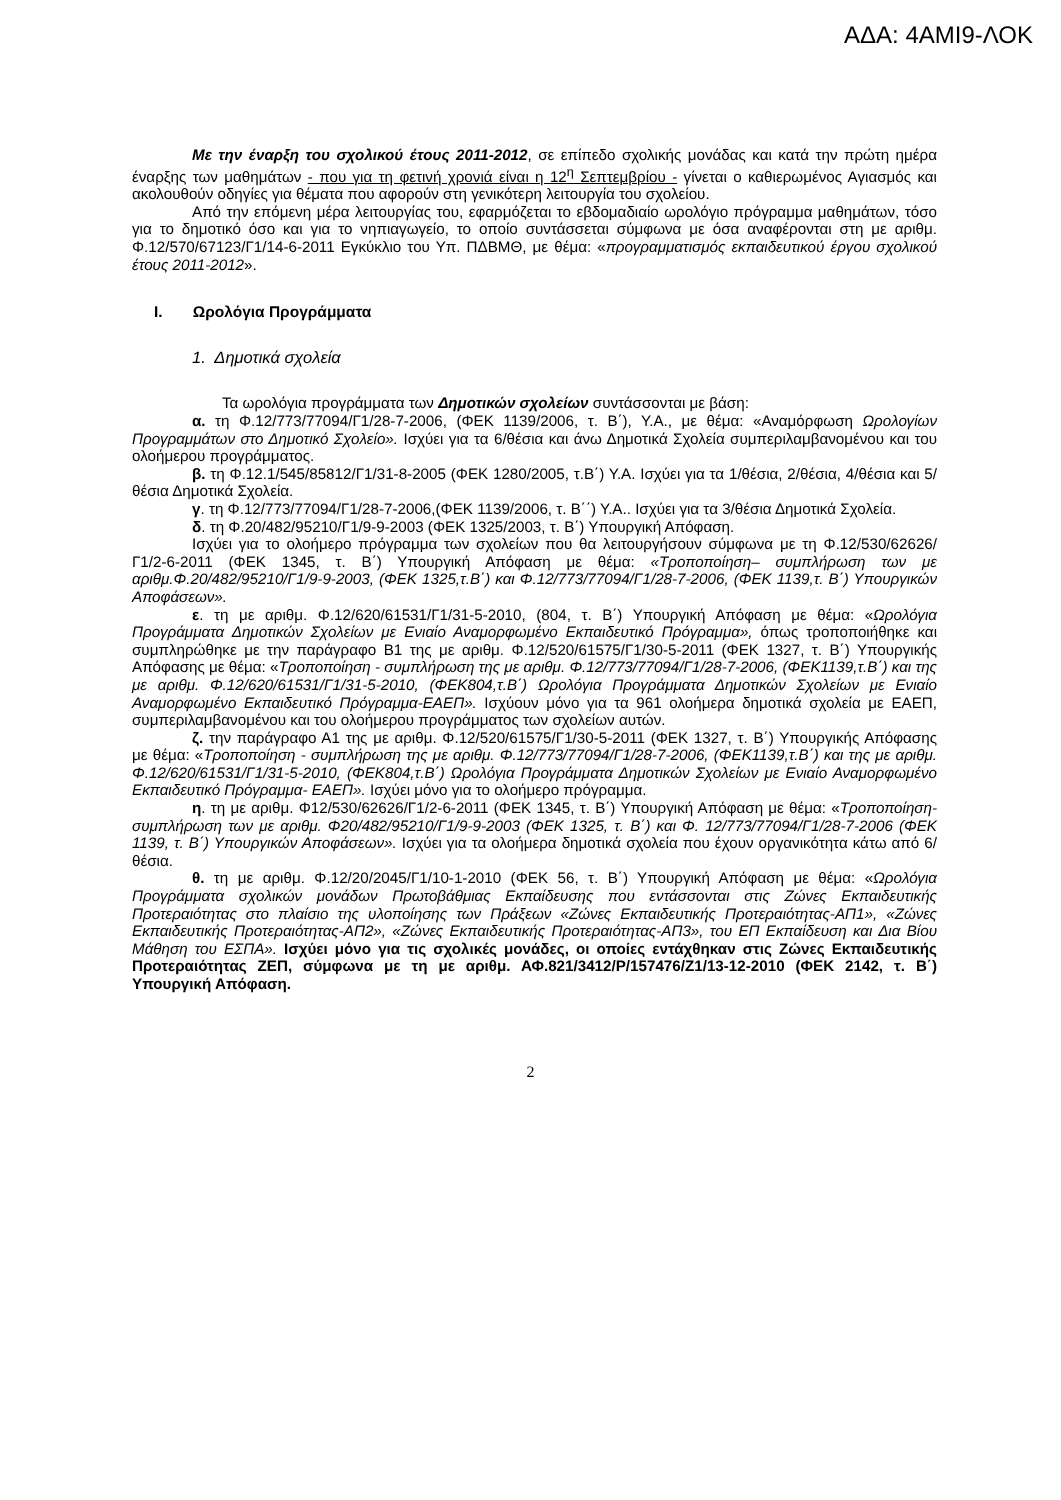ΑΔΑ: 4ΑΜΙ9-ΛΟΚ
Με την έναρξη του σχολικού έτους 2011-2012, σε επίπεδο σχολικής μονάδας και κατά την πρώτη ημέρα έναρξης των μαθημάτων - που για τη φετινή χρονιά είναι η 12<sup>η</sup> Σεπτεμβρίου - γίνεται ο καθιερωμένος Αγιασμός και ακολουθούν οδηγίες για θέματα που αφορούν στη γενικότερη λειτουργία του σχολείου.
Από την επόμενη μέρα λειτουργίας του, εφαρμόζεται το εβδομαδιαίο ωρολόγιο πρόγραμμα μαθημάτων, τόσο για το δημοτικό όσο και για το νηπιαγωγείο, το οποίο συντάσσεται σύμφωνα με όσα αναφέρονται στη με αριθμ. Φ.12/570/67123/Γ1/14-6-2011 Εγκύκλιο του Υπ. ΠΔΒΜΘ, με θέμα: «προγραμματισμός εκπαιδευτικού έργου σχολικού έτους 2011-2012».
I. Ωρολόγια Προγράμματα
1. Δημοτικά σχολεία
Τα ωρολόγια προγράμματα των Δημοτικών σχολείων συντάσσονται με βάση:
α. τη Φ.12/773/77094/Γ1/28-7-2006, (ΦΕΚ 1139/2006, τ. Β΄), Υ.Α., με θέμα: «Αναμόρφωση Ωρολογίων Προγραμμάτων στο Δημοτικό Σχολείο». Ισχύει για τα 6/θέσια και άνω Δημοτικά Σχολεία συμπεριλαμβανομένου και του ολοήμερου προγράμματος.
β. τη Φ.12.1/545/85812/Γ1/31-8-2005 (ΦΕΚ 1280/2005, τ.Β΄) Υ.Α. Ισχύει για τα 1/θέσια, 2/θέσια, 4/θέσια και 5/θέσια Δημοτικά Σχολεία.
γ. τη Φ.12/773/77094/Γ1/28-7-2006,(ΦΕΚ 1139/2006, τ. Β΄΄) Υ.Α.. Ισχύει για τα 3/θέσια Δημοτικά Σχολεία.
δ. τη Φ.20/482/95210/Γ1/9-9-2003 (ΦΕΚ 1325/2003, τ. Β΄) Υπουργική Απόφαση.
Ισχύει για το ολοήμερο πρόγραμμα των σχολείων που θα λειτουργήσουν σύμφωνα με τη Φ.12/530/62626/Γ1/2-6-2011 (ΦΕΚ 1345, τ. Β΄) Υπουργική Απόφαση με θέμα: «Τροποποίηση– συμπλήρωση των με αριθμ.Φ.20/482/95210/Γ1/9-9-2003, (ΦΕΚ 1325,τ.Β΄) και Φ.12/773/77094/Γ1/28-7-2006, (ΦΕΚ 1139,τ. Β΄) Υπουργικών Αποφάσεων».
ε. τη με αριθμ. Φ.12/620/61531/Γ1/31-5-2010, (804, τ. Β΄) Υπουργική Απόφαση με θέμα: «Ωρολόγια Προγράμματα Δημοτικών Σχολείων με Ενιαίο Αναμορφωμένο Εκπαιδευτικό Πρόγραμμα», όπως τροποποιήθηκε και συμπληρώθηκε με την παράγραφο Β1 της με αριθμ. Φ.12/520/61575/Γ1/30-5-2011 (ΦΕΚ 1327, τ. Β΄) Υπουργικής Απόφασης με θέμα: «Τροποποίηση - συμπλήρωση της με αριθμ. Φ.12/773/77094/Γ1/28-7-2006, (ΦΕΚ1139,τ.Β΄) και της με αριθμ. Φ.12/620/61531/Γ1/31-5-2010, (ΦΕΚ804,τ.Β΄) Ωρολόγια Προγράμματα Δημοτικών Σχολείων με Ενιαίο Αναμορφωμένο Εκπαιδευτικό Πρόγραμμα-ΕΑΕΠ». Ισχύουν μόνο για τα 961 ολοήμερα δημοτικά σχολεία με ΕΑΕΠ, συμπεριλαμβανομένου και του ολοήμερου προγράμματος των σχολείων αυτών.
ζ. την παράγραφο Α1 της με αριθμ. Φ.12/520/61575/Γ1/30-5-2011 (ΦΕΚ 1327, τ. Β΄) Υπουργικής Απόφασης με θέμα: «Τροποποίηση - συμπλήρωση της με αριθμ. Φ.12/773/77094/Γ1/28-7-2006, (ΦΕΚ1139,τ.Β΄) και της με αριθμ. Φ.12/620/61531/Γ1/31-5-2010, (ΦΕΚ804,τ.Β΄) Ωρολόγια Προγράμματα Δημοτικών Σχολείων με Ενιαίο Αναμορφωμένο Εκπαιδευτικό Πρόγραμμα- ΕΑΕΠ». Ισχύει μόνο για το ολοήμερο πρόγραμμα.
η. τη με αριθμ. Φ12/530/62626/Γ1/2-6-2011 (ΦΕΚ 1345, τ. Β΄) Υπουργική Απόφαση με θέμα: «Τροποποίηση-συμπλήρωση των με αριθμ. Φ20/482/95210/Γ1/9-9-2003 (ΦΕΚ 1325, τ. Β΄) και Φ. 12/773/77094/Γ1/28-7-2006 (ΦΕΚ 1139, τ. Β΄) Υπουργικών Αποφάσεων». Ισχύει για τα ολοήμερα δημοτικά σχολεία που έχουν οργανικότητα κάτω από 6/θέσια.
θ. τη με αριθμ. Φ.12/20/2045/Γ1/10-1-2010 (ΦΕΚ 56, τ. Β΄) Υπουργική Απόφαση με θέμα: «Ωρολόγια Προγράμματα σχολικών μονάδων Πρωτοβάθμιας Εκπαίδευσης που εντάσσονται στις Ζώνες Εκπαιδευτικής Προτεραιότητας στο πλαίσιο της υλοποίησης των Πράξεων «Ζώνες Εκπαιδευτικής Προτεραιότητας-ΑΠ1», «Ζώνες Εκπαιδευτικής Προτεραιότητας-ΑΠ2», «Ζώνες Εκπαιδευτικής Προτεραιότητας-ΑΠ3», του ΕΠ Εκπαίδευση και Δια Βίου Μάθηση του ΕΣΠΑ». Ισχύει μόνο για τις σχολικές μονάδες, οι οποίες εντάχθηκαν στις Ζώνες Εκπαιδευτικής Προτεραιότητας ΖΕΠ, σύμφωνα με τη με αριθμ. ΑΦ.821/3412/Ρ/157476/Ζ1/13-12-2010 (ΦΕΚ 2142, τ. Β΄) Υπουργική Απόφαση.
2